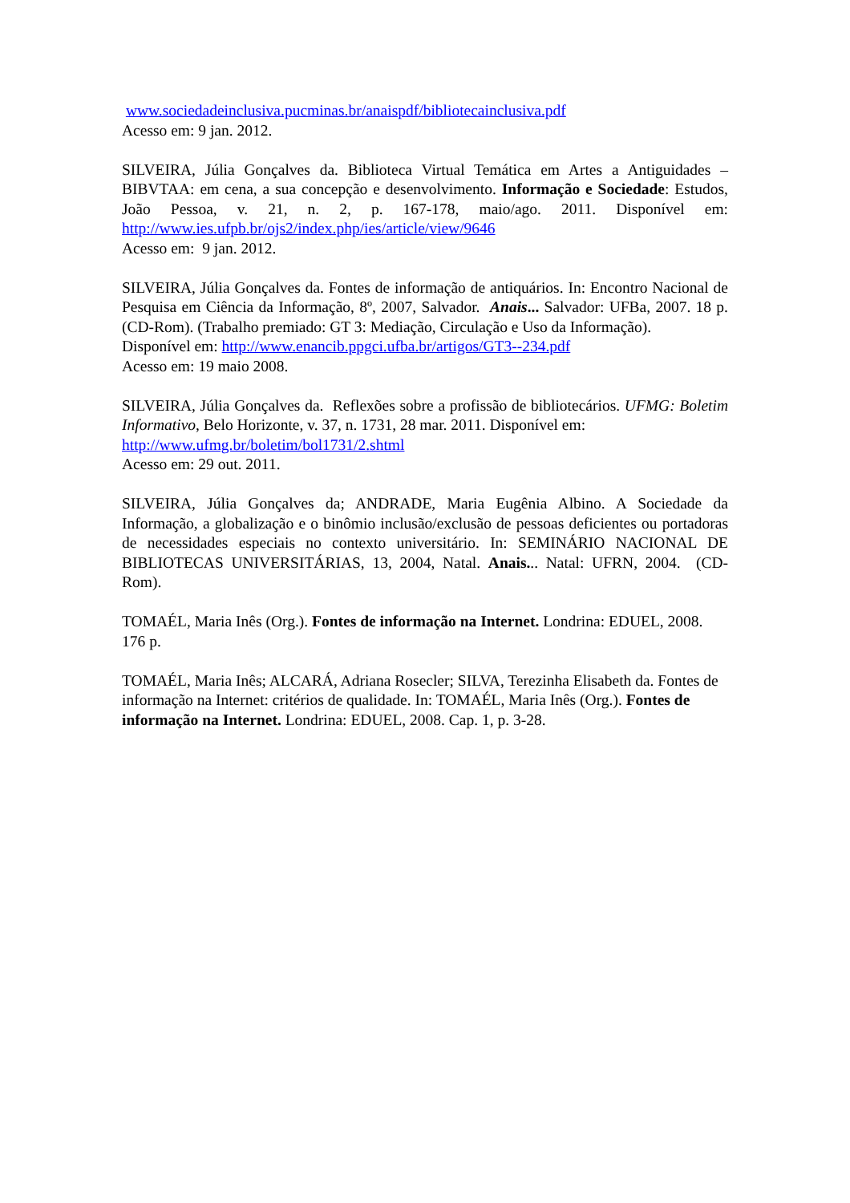www.sociedadeinclusiva.pucminas.br/anaispdf/bibliotecainclusiva.pdf
Acesso em: 9 jan. 2012.
SILVEIRA, Júlia Gonçalves da. Biblioteca Virtual Temática em Artes a Antiguidades – BIBVTAA: em cena, a sua concepção e desenvolvimento. Informação e Sociedade: Estudos, João Pessoa, v. 21, n. 2, p. 167-178, maio/ago. 2011. Disponível em: http://www.ies.ufpb.br/ojs2/index.php/ies/article/view/9646
Acesso em: 9 jan. 2012.
SILVEIRA, Júlia Gonçalves da. Fontes de informação de antiquários. In: Encontro Nacional de Pesquisa em Ciência da Informação, 8º, 2007, Salvador. Anais... Salvador: UFBa, 2007. 18 p. (CD-Rom). (Trabalho premiado: GT 3: Mediação, Circulação e Uso da Informação).
Disponível em: http://www.enancib.ppgci.ufba.br/artigos/GT3--234.pdf
Acesso em: 19 maio 2008.
SILVEIRA, Júlia Gonçalves da. Reflexões sobre a profissão de bibliotecários. UFMG: Boletim Informativo, Belo Horizonte, v. 37, n. 1731, 28 mar. 2011. Disponível em:
http://www.ufmg.br/boletim/bol1731/2.shtml
Acesso em: 29 out. 2011.
SILVEIRA, Júlia Gonçalves da; ANDRADE, Maria Eugênia Albino. A Sociedade da Informação, a globalização e o binômio inclusão/exclusão de pessoas deficientes ou portadoras de necessidades especiais no contexto universitário. In: SEMINÁRIO NACIONAL DE BIBLIOTECAS UNIVERSITÁRIAS, 13, 2004, Natal. Anais... Natal: UFRN, 2004. (CD-Rom).
TOMAÉL, Maria Inês (Org.). Fontes de informação na Internet. Londrina: EDUEL, 2008. 176 p.
TOMAÉL, Maria Inês; ALCARÁ, Adriana Rosecler; SILVA, Terezinha Elisabeth da. Fontes de informação na Internet: critérios de qualidade. In: TOMAÉL, Maria Inês (Org.). Fontes de informação na Internet. Londrina: EDUEL, 2008. Cap. 1, p. 3-28.